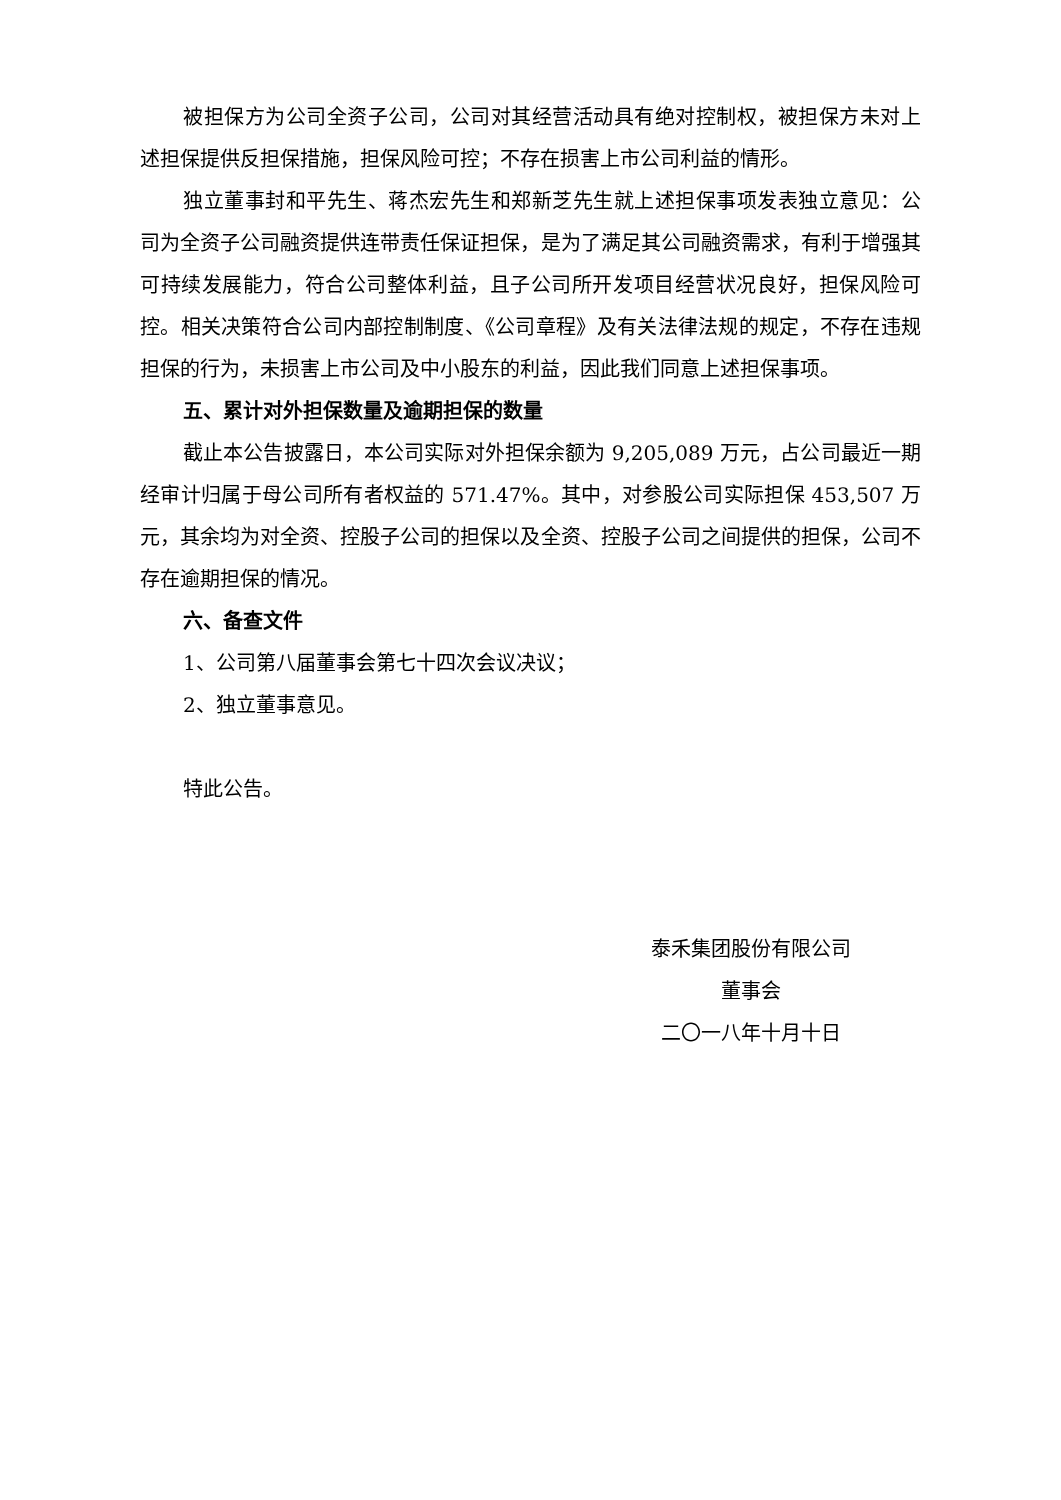被担保方为公司全资子公司，公司对其经营活动具有绝对控制权，被担保方未对上述担保提供反担保措施，担保风险可控；不存在损害上市公司利益的情形。
独立董事封和平先生、蒋杰宏先生和郑新芝先生就上述担保事项发表独立意见：公司为全资子公司融资提供连带责任保证担保，是为了满足其公司融资需求，有利于增强其可持续发展能力，符合公司整体利益，且子公司所开发项目经营状况良好，担保风险可控。相关决策符合公司内部控制制度、《公司章程》及有关法律法规的规定，不存在违规担保的行为，未损害上市公司及中小股东的利益，因此我们同意上述担保事项。
五、累计对外担保数量及逾期担保的数量
截止本公告披露日，本公司实际对外担保余额为 9,205,089 万元，占公司最近一期经审计归属于母公司所有者权益的 571.47%。其中，对参股公司实际担保 453,507 万元，其余均为对全资、控股子公司的担保以及全资、控股子公司之间提供的担保，公司不存在逾期担保的情况。
六、备查文件
1、公司第八届董事会第七十四次会议决议；
2、独立董事意见。
特此公告。
泰禾集团股份有限公司
董事会
二〇一八年十月十日